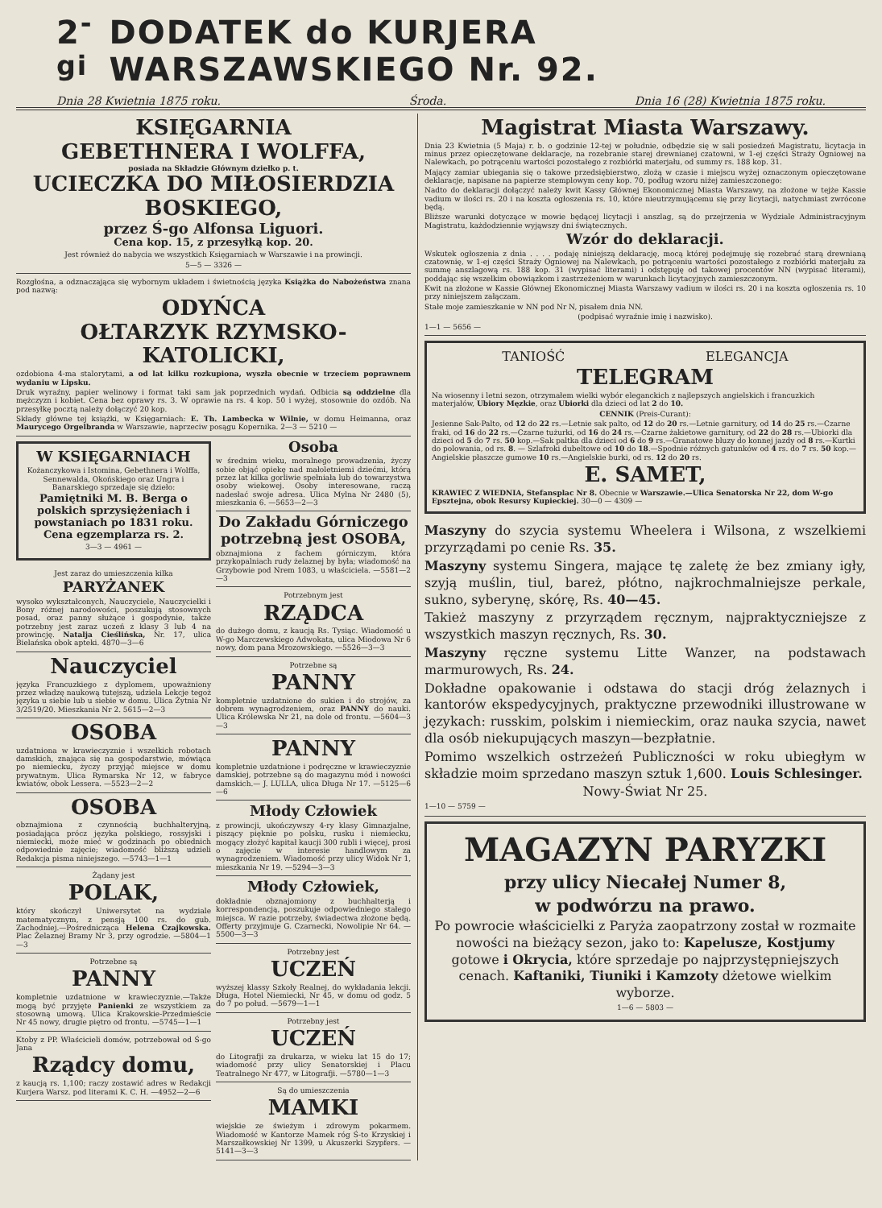2<sup>-gi</sup> DODATEK do KURJERA WARSZAWSKIEGO Nr. 92.
Dnia 28 Kwietnia 1875 roku. Środa. Dnia 16 (28) Kwietnia 1875 roku.
KSIĘGARNIA
GEBETHNERA I WOLFFA,
posiada na Składzie Głównym dziełko p. t.
UCIECZKA DO MIŁOSIERDZIA BOSKIEGO,
przez Ś-go Alfonsa Liguori.
Cena kop. 15, z przesyłką kop. 20.
Jest również do nabycia we wszystkich Księgarniach w Warszawie i na prowincji.
5—5 — 3326 —
Rozgłośna, a odznaczająca się wybornym układem i świetnością języka Książka do Nabożeństwa znana pod nazwą:
ODYŃCA
OŁTARZYK RZYMSKO-KATOLICKI,
ozdobiona 4-ma stalorytami, a od lat kilku rozkupiona, wyszła obecnie w trzeciem poprawnem wydaniu w Lipsku.
Druk wyraźny, papier welinowy i format taki sam jak poprzednich wydań. Odbicia są oddzielne dla mężczyzn i kobiet. Cena bez oprawy rs. 3. W oprawie na rs. 4 kop. 50 i wyżej, stosownie do ozdób. Na przesyłkę pocztą należy dołączyć 20 kop.
Składy główne tej książki, w Księgarniach: E. Th. Lambecka w Wilnie, w domu Heimanna, oraz Maurycego Orgelbranda w Warszawie, naprzeciw posągu Kopernika. 2—3 — 5210 —
W KSIĘGARNIACH
Kożanczykowa i Istomina, Gebethnera i Wolffa, Sennewalda, Okońskiego oraz Ungra i Banarskiego sprzedaje się dzieło:
Pamiętniki M. B. Berga o polskich sprzysiężeniach i powstaniach po 1831 roku.
Cena egzemplarza rs. 2.
3—3 — 4961 —
Jest zaraz do umieszczenia kilka
PARYŻANEK
wysoko wykształconych, Nauczyciele, Nauczycielki i Bony różnej narodowości, poszukują stosownych posad, oraz panny służące i gospodynie, także potrzebny jest zaraz uczeń z klasy 3 lub 4 na prowincję. Natalja Cieślińska, Nr. 17, ulica Bielańska obok apteki. 4870—3—6
Nauczyciel
języka Francuzkiego z dyplomem, upoważniony przez władzę naukową tutejszą, udziela Lekcje tegoż języka u siebie lub u siebie w domu. Ulica Żytnia Nr 3/2519/20. Mieszkania Nr 2. 5615—2—3
OSOBA
uzdatniona w krawieczyznie i wszelkich robotach damskich, znająca się na gospodarstwie, mówiąca po niemiecku, życzy przyjąć miejsce w domu prywatnym. Ulica Rymarska Nr 12, w fabryce kwiatów, obok Lessera. —5523—2—2
OSOBA
obznajmiona z czynnością buchhalteryjną, posiadająca prócz języka polskiego, rossyjski i niemiecki, może mieć w godzinach po obiednich odpowiednie zajęcie; wiadomość bliższą udzieli Redakcja pisma niniejszego. —5743—1—1
Żądany jest
POLAK,
który skończył Uniwersytet na wydziale matematycznym, z pensją 100 rs. do gub. Zachodniej.—Pośrednicząca Helena Czajkowska. Plac Żelaznej Bramy Nr 3, przy ogrodzie. —5804—1—3
Potrzebne są
PANNY
kompletnie uzdatnione w krawieczyznie.—Także mogą być przyjęte Panienki ze wszystkiem za stosowną umową. Ulica Krakowskie-Przedmieście Nr 45 nowy, drugie piętro od frontu. —5745—1—1
Ktoby z PP. Właścicieli domów, potrzebował od Ś-go Jana
Rządcy domu,
z kaucją rs. 1,100; raczy zostawić adres w Redakcji Kurjera Warsz. pod literami K. C. H. —4952—2—6
Osoba
w średnim wieku, moralnego prowadzenia, życzy sobie objąć opiekę nad małoletniemi dziećmi, którą przez lat kilka gorliwie spełniała lub do towarzystwa osoby wiekowej. Osoby interesowane, raczą nadesłać swoje adresa. Ulica Mylna Nr 2480 (5), mieszkania 6. —5653—2—3
Do Zakładu Górniczego potrzebną jest OSOBA,
obznajmiona z fachem górniczym, która przykopalniach rudy żelaznej by była; wiadomość na Grzybowie pod Nrem 1083, u właściciela. —5581—2—3
Potrzebnym jest
RZĄDCA
do dużego domu, z kaucją Rs. Tysiąc. Wiadomość u W-go Marczewskiego Adwokata, ulica Miodowa Nr 6 nowy, dom pana Mrozowskiego. —5526—3—3
Potrzebne są
PANNY
kompletnie uzdatnione do sukien i do strojów, za dobrem wynagrodzeniem, oraz PANNY do nauki. Ulica Królewska Nr 21, na dole od frontu. —5604—3—3
PANNY
kompletnie uzdatnione i podręczne w krawieczyznie damskiej, potrzebne są do magazynu mód i nowości damskich.— J. LULLA, ulica Długa Nr 17. —5125—6—6
Młody Człowiek
z prowincji, ukończywszy 4-ry klasy Gimnazjalne, piszący pięknie po polsku, rusku i niemiecku, mogący złożyć kapitał kaucji 300 rubli i więcej, prosi o zajęcie w interesie handlowym za wynagrodzeniem. Wiadomość przy ulicy Widok Nr 1, mieszkania Nr 19. —5294—3—3
Młody Człowiek,
dokładnie obznajomiony z buchhalterją i korrespondencją, poszukuje odpowiedniego stałego miejsca. W razie potrzeby, świadectwa złożone będą. Offerty przyjmuje G. Czarnecki, Nowolipie Nr 64. —5500—3—3
Potrzebny jest
UCZEŃ
wyższej klassy Szkoły Realnej, do wykładania lekcji. Długa, Hotel Niemiecki, Nr 45, w domu od godz. 5 do 7 po połud. —5679—1—1
Potrzebny jest
UCZEŃ
do Litografji za drukarza, w wieku lat 15 do 17; wiadomość przy ulicy Senatorskiej i Placu Teatralnego Nr 477, w Litografji. —5780—1—3
Są do umieszczenia
MAMKI
wiejskie ze świeżym i zdrowym pokarmem. Wiadomość w Kantorze Mamek róg Ś-to Krzyskiej i Marszałkowskiej Nr 1399, u Akuszerki Szypfers. —5141—3—3
Magistrat Miasta Warszawy.
Dnia 23 Kwietnia (5 Maja) r. b. o godzinie 12-tej w południe, odbędzie się w sali posiedzeń Magistratu, licytacja in minus przez opieczętowane deklaracje, na rozebranie starej drewnianej czatowni, w 1-ej części Straży Ogniowej na Nalewkach, po potrąceniu wartości pozostałego z rozbiórki materjału, od summy rs. 188 kop. 31.
Mający zamiar ubiegania się o takowe przedsiębierstwo, złożą w czasie i miejscu wyżej oznaczonym opieczętowane deklaracje, napisane na papierze stemplowym ceny kop. 70, podług wzoru niżej zamieszczonego:
Nadto do deklaracji dołączyć należy kwit Kassy Głównej Ekonomicznej Miasta Warszawy, na złożone w tejże Kassie vadium w ilości rs. 20 i na koszta ogłoszenia rs. 10, które nieutrzymującemu się przy licytacji, natychmiast zwrócone będą.
Bliższe warunki dotyczące w mowie będącej licytacji i anszlag, są do przejrzenia w Wydziale Administracyjnym Magistratu, każdodziennie wyjąwszy dni świątecznych.
Wzór do deklaracji.
Wskutek ogłoszenia z dnia . . . . podaję niniejszą deklarację, mocą której podejmuję się rozebrać starą drewnianą czatownię, w 1-ej części Straży Ogniowej na Nalewkach, po potrąceniu wartości pozostałego z rozbiórki materjału za summę anszlagową rs. 188 kop. 31 (wypisać literami) i odstępuję od takowej procentów NN (wypisać literami), poddając się wszelkim obowiązkom i zastrzeżeniom w warunkach licytacyjnych zamieszczonym.
Kwit na złożone w Kassie Głównej Ekonomicznej Miasta Warszawy vadium w ilości rs. 20 i na koszta ogłoszenia rs. 10 przy niniejszem załączam.
Stałe moje zamieszkanie w NN pod Nr N, pisałem dnia NN.
(podpisać wyraźnie imię i nazwisko).
1—1 — 5656 —
TANIOŚĆ ELEGANCJA
TELEGRAM
Na wiosenny i letni sezon, otrzymałem wielki wybór eleganckich z najlepszych angielskich i francuzkich materjałów, Ubiory Męzkie, oraz Ubiorki dla dzieci od lat 2 do 10.
CENNIK (Preis-Curant):
Jesienne Sak-Palto, od 12 do 22 rs.—Letnie sak palto, od 12 do 20 rs.—Letnie garnitury, od 14 do 25 rs.—Czarne fraki, od 16 do 22 rs.—Czarne tużurki, od 16 do 24 rs.—Czarne żakietowe garnitury, od 22 do 28 rs.—Ubiorki dla dzieci od 5 do 7 rs. 50 kop.—Sak paltka dla dzieci od 6 do 9 rs.—Granatowe bluzy do konnej jazdy od 8 rs.—Kurtki do polowania, od rs. 8. — Szlafroki dubeltowe od 10 do 18.—Spodnie różnych gatunków od 4 rs. do 7 rs. 50 kop.—Angielskie płaszcze gumowe 10 rs.—Angielskie burki, od rs. 12 do 20 rs.
E. SAMET,
KRAWIEC Z WIEDNIA, Stefansplac Nr 8. Obecnie w Warszawie.—Ulica Senatorska Nr 22, dom W-go Epsztejna, obok Resursy Kupieckiej. 30—0 — 4309 —
Maszyny do szycia systemu Wheelera i Wilsona, z wszelkiemi przyrządami po cenie Rs. 35.
Maszyny systemu Singera, mające tę zaletę że bez zmiany igły, szyją muślin, tiul, bareż, płótno, najkrochmalniejsze perkale, sukno, syberynę, skórę, Rs. 40—45.
Takież maszyny z przyrządem ręcznym, najpraktyczniejsze z wszystkich maszyn ręcznych, Rs. 30.
Maszyny ręczne systemu Litte Wanzer, na podstawach marmurowych, Rs. 24.
Dokładne opakowanie i odstawa do stacji dróg żelaznych i kantorów ekspedycyjnych, praktyczne przewodniki illustrowane w językach: russkim, polskim i niemieckim, oraz nauka szycia, nawet dla osób niekupujących maszyn—bezpłatnie.
Pomimo wszelkich ostrzeżeń Publiczności w roku ubiegłym w składzie moim sprzedano maszyn sztuk 1,600. Louis Schlesinger.
Nowy-Świat Nr 25.
1—10 — 5759 —
MAGAZYN PARYZKI
przy ulicy Niecałej Numer 8,
w podwórzu na prawo.
Po powrocie właścicielki z Paryża zaopatrzony został w rozmaite nowości na bieżący sezon, jako to: Kapelusze, Kostjumy gotowe i Okrycia, które sprzedaje po najprzystępniejszych cenach. Kaftaniki, Tiuniki i Kamzoty dżetowe wielkim wyborze.
1—6 — 5803 —